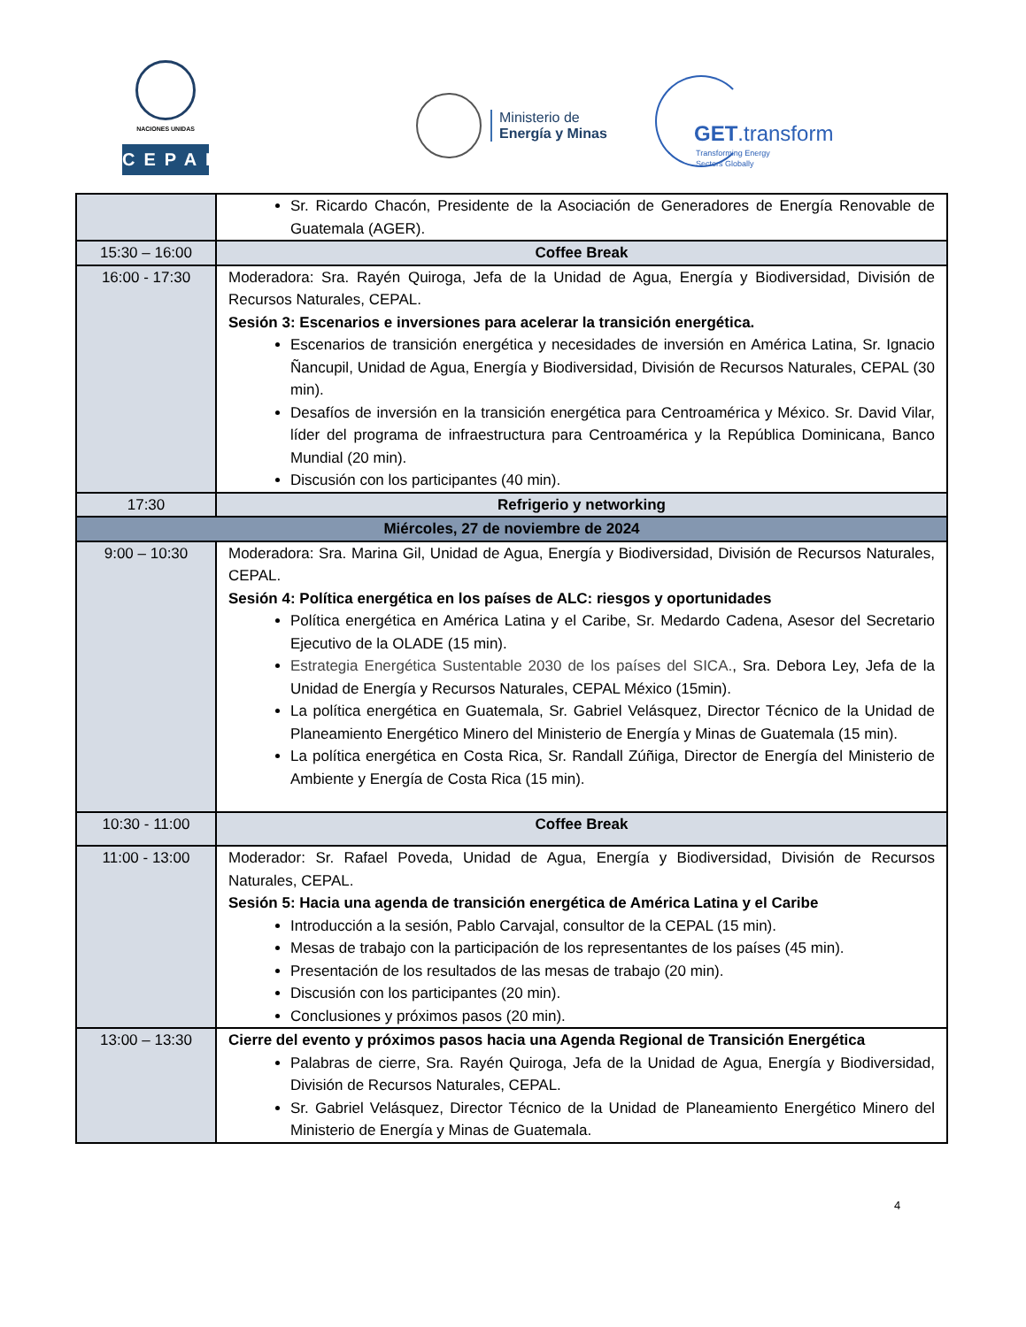NACIONES UNIDAS
CEPAL
Ministerio de
Energía y Minas
GET.transform
Transforming Energy
Sectors Globally
| | Sr. Ricardo Chacón, Presidente de la Asociación de Generadores de Energía Renovable de Guatemala (AGER). |
| 15:30 – 16:00 | Coffee Break |
| 16:00 - 17:30 | Moderadora: Sra. Rayén Quiroga, Jefa de la Unidad de Agua, Energía y Biodiversidad, División de Recursos Naturales, CEPAL. Sesión 3: Escenarios e inversiones para acelerar la transición energética. Escenarios de transición energética y necesidades de inversión en América Latina, Sr. Ignacio Ñancupil, Unidad de Agua, Energía y Biodiversidad, División de Recursos Naturales, CEPAL (30 min). Desafíos de inversión en la transición energética para Centroamérica y México. Sr. David Vilar, líder del programa de infraestructura para Centroamérica y la República Dominicana, Banco Mundial (20 min). Discusión con los participantes (40 min). |
| 17:30 | Refrigerio y networking |
| Miércoles, 27 de noviembre de 2024 | |
| 9:00 – 10:30 | Moderadora: Sra. Marina Gil, Unidad de Agua, Energía y Biodiversidad, División de Recursos Naturales, CEPAL. Sesión 4: Política energética en los países de ALC: riesgos y oportunidades Política energética en América Latina y el Caribe, Sr. Medardo Cadena, Asesor del Secretario Ejecutivo de la OLADE (15 min). Estrategia Energética Sustentable 2030 de los países del SICA. , Sra. Debora Ley, Jefa de la Unidad de Energía y Recursos Naturales, CEPAL México (15min). La política energética en Guatemala, Sr. Gabriel Velásquez, Director Técnico de la Unidad de Planeamiento Energético Minero del Ministerio de Energía y Minas de Guatemala (15 min). La política energética en Costa Rica, Sr. Randall Zúñiga, Director de Energía del Ministerio de Ambiente y Energía de Costa Rica (15 min). |
| 10:30 - 11:00 | Coffee Break |
| 11:00 - 13:00 | Moderador: Sr. Rafael Poveda, Unidad de Agua, Energía y Biodiversidad, División de Recursos Naturales, CEPAL. Sesión 5: Hacia una agenda de transición energética de América Latina y el Caribe Introducción a la sesión, Pablo Carvajal, consultor de la CEPAL (15 min). Mesas de trabajo con la participación de los representantes de los países (45 min). Presentación de los resultados de las mesas de trabajo (20 min). Discusión con los participantes (20 min). Conclusiones y próximos pasos (20 min). |
| 13:00 – 13:30 | Cierre del evento y próximos pasos hacia una Agenda Regional de Transición Energética Palabras de cierre, Sra. Rayén Quiroga, Jefa de la Unidad de Agua, Energía y Biodiversidad, División de Recursos Naturales, CEPAL. Sr. Gabriel Velásquez, Director Técnico de la Unidad de Planeamiento Energético Minero del Ministerio de Energía y Minas de Guatemala. |
4